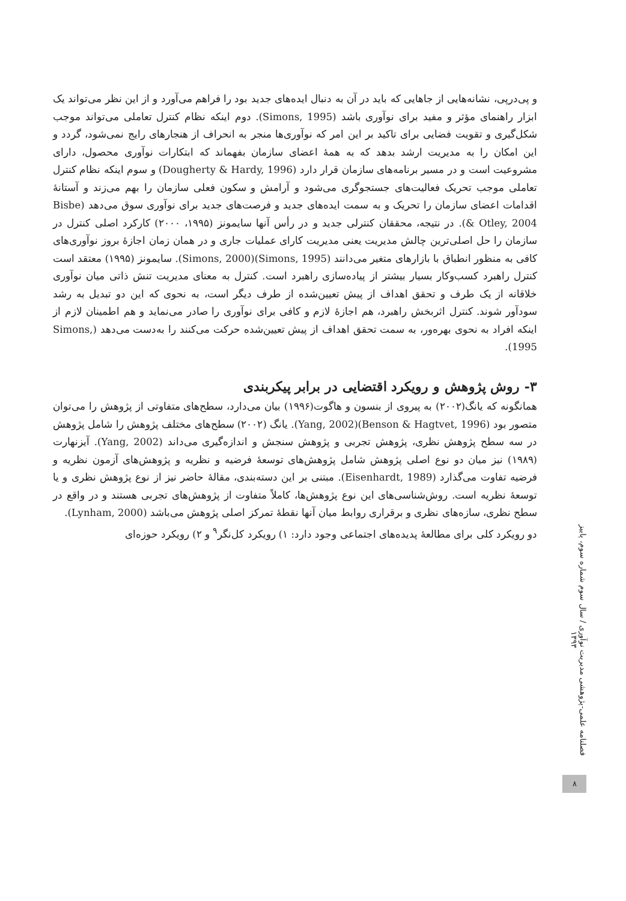و پی‌درپی، نشانه‌هایی از جاهایی که باید در آن به دنبال ایده‌های جدید بود را فراهم می‌آورد و از این نظر می‌تواند یک ابزار راهنمای مؤثر و مفید برای نوآوری باشد (Simons, 1995). دوم اینکه نظام کنترل تعاملی می‌تواند موجب شکل‌گیری و تقویت فضایی برای تاکید بر این امر که نوآوری‌ها منجر به انحراف از هنجارهای رایج نمی‌شود، گردد و این امکان را به مدیریت ارشد بدهد که به همهٔ اعضای سازمان بفهماند که ابتکارات نوآوری محصول، دارای مشروعیت است و در مسیر برنامه‌های سازمان قرار دارد (Dougherty & Hardy, 1996) و سوم اینکه نظام کنترل تعاملی موجب تحریک فعالیت‌های جستجوگری می‌شود و آرامش و سکون فعلی سازمان را بهم می‌زند و آستانهٔ اقدامات اعضای سازمان را تحریک و به سمت ایده‌های جدید و فرصت‌های جدید برای نوآوری سوق می‌دهد (Bisbe & Otley, 2004). در نتیجه، محققان کنترلی جدید و در رأس آنها سایمونز (۱۹۹۵، ۲۰۰۰) کارکرد اصلی کنترل در سازمان را حل اصلی‌ترین چالش مدیریت یعنی مدیریت کارای عملیات جاری و در همان زمان اجازهٔ بروز نوآوری‌های کافی به منظور انطباق با بازارهای متغیر می‌دانند (Simons, 1995)(Simons, 2000). سایمونز (۱۹۹۵) معتقد است کنترل راهبرد کسب‌وکار بسیار بیشتر از پیاده‌سازی راهبرد است. کنترل به معنای مدیریت تنش ذاتی میان نوآوری خلاقانه از یک طرف و تحقق اهداف از پیش تعیین‌شده از طرف دیگر است، به نحوی که این دو تبدیل به رشد سودآور شوند. کنترل اثربخش راهبرد، هم اجازهٔ لازم و کافی برای نوآوری را صادر می‌نماید و هم اطمینان لازم از اینکه افراد به نحوی بهره‌ور، به سمت تحقق اهداف از پیش تعیین‌شده حرکت می‌کنند را به‌دست می‌دهد (Simons, 1995).
۳- روش پژوهش و رویکرد اقتضایی در برابر پیکربندی
همانگونه که یانگ(۲۰۰۲) به پیروی از بنسون و هاگوت(۱۹۹۶) بیان می‌دارد، سطح‌های متفاوتی از پژوهش را می‌توان متصور بود (Benson & Hagtvet, 1996)(Yang, 2002). یانگ (۲۰۰۲) سطح‌های مختلف پژوهش را شامل پژوهش در سه سطح پژوهش نظری، پژوهش تجربی و پژوهش سنجش و اندازه‌گیری می‌داند (Yang, 2002). آیزنهارت (۱۹۸۹) نیز میان دو نوع اصلی پژوهش شامل پژوهش‌های توسعهٔ فرضیه و نظریه و پژوهش‌های آزمون نظریه و فرضیه تفاوت می‌گذارد (Eisenhardt, 1989). مبتنی بر این دسته‌بندی، مقالهٔ حاضر نیز از نوع پژوهش نظری و یا توسعهٔ نظریه است. روش‌شناسی‌های این نوع پژوهش‌ها، کاملاً متفاوت از پژوهش‌های تجربی هستند و در واقع در سطح نظری، سازه‌های نظری و برقراری روابط میان آنها نقطهٔ تمرکز اصلی پژوهش می‌باشد (Lynham, 2000).
دو رویکرد کلی برای مطالعهٔ پدیده‌های اجتماعی وجود دارد: ۱) رویکرد کل‌نگر<sup>۹</sup> و ۲) رویکرد حوزه‌ای
فصلنامه علمی-پژوهشی مدیریت نوآوری / سال سوم شماره سوم، پاییز ۱۳۹۳
۸